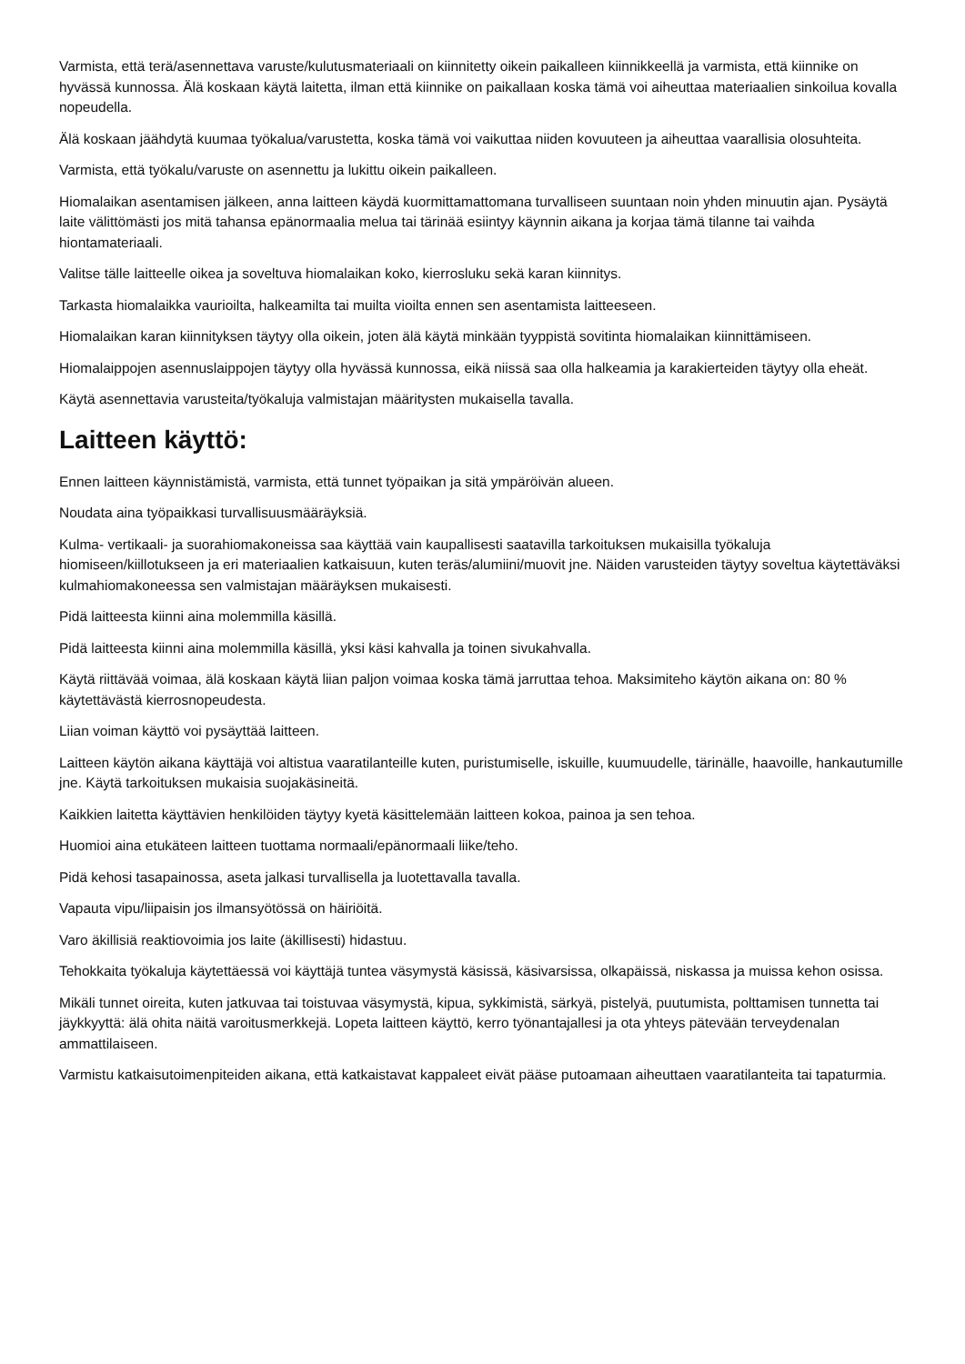Varmista, että terä/asennettava varuste/kulutusmateriaali on kiinnitetty oikein paikalleen kiinnikkeellä ja varmista, että kiinnike on hyvässä kunnossa. Älä koskaan käytä laitetta, ilman että kiinnike on paikallaan koska tämä voi aiheuttaa materiaalien sinkoilua kovalla nopeudella.
Älä koskaan jäähdytä kuumaa työkalua/varustetta, koska tämä voi vaikuttaa niiden kovuuteen ja aiheuttaa vaarallisia olosuhteita.
Varmista, että työkalu/varuste on asennettu ja lukittu oikein paikalleen.
Hiomalaikan asentamisen jälkeen, anna laitteen käydä kuormittamattomana turvalliseen suuntaan noin yhden minuutin ajan. Pysäytä laite välittömästi jos mitä tahansa epänormaalia melua tai tärinää esiintyy käynnin aikana ja korjaa tämä tilanne tai vaihda hiontamateriaali.
Valitse tälle laitteelle oikea ja soveltuva hiomalaikan koko, kierrosluku sekä karan kiinnitys.
Tarkasta hiomalaikka vaurioilta, halkeamilta tai muilta vioilta ennen sen asentamista laitteeseen.
Hiomalaikan karan kiinnityksen täytyy olla oikein, joten älä käytä minkään tyyppistä sovitinta hiomalaikan kiinnittämiseen.
Hiomalaippojen asennuslaippojen täytyy olla hyvässä kunnossa, eikä niissä saa olla halkeamia ja karakierteiden täytyy olla eheät.
Käytä asennettavia varusteita/työkaluja valmistajan määritysten mukaisella tavalla.
Laitteen käyttö:
Ennen laitteen käynnistämistä, varmista, että tunnet työpaikan ja sitä ympäröivän alueen.
Noudata aina työpaikkasi turvallisuusmääräyksiä.
Kulma- vertikaali- ja suorahiomakoneissa saa käyttää vain kaupallisesti saatavilla tarkoituksen mukaisilla työkaluja hiomiseen/kiillotukseen ja eri materiaalien katkaisuun, kuten teräs/alumiini/muovit jne. Näiden varusteiden täytyy soveltua käytettäväksi kulmahiomakoneessa sen valmistajan määräyksen mukaisesti.
Pidä laitteesta kiinni aina molemmilla käsillä.
Pidä laitteesta kiinni aina molemmilla käsillä, yksi käsi kahvalla ja toinen sivukahvalla.
Käytä riittävää voimaa, älä koskaan käytä liian paljon voimaa koska tämä jarruttaa tehoa. Maksimiteho käytön aikana on: 80 % käytettävästä kierrosnopeudesta.
Liian voiman käyttö voi pysäyttää laitteen.
Laitteen käytön aikana käyttäjä voi altistua vaaratilanteille kuten, puristumiselle, iskuille, kuumuudelle, tärinälle, haavoille, hankautumille jne. Käytä tarkoituksen mukaisia suojakäsineitä.
Kaikkien laitetta käyttävien henkilöiden täytyy kyetä käsittelemään laitteen kokoa, painoa ja sen tehoa.
Huomioi aina etukäteen laitteen tuottama normaali/epänormaali liike/teho.
Pidä kehosi tasapainossa, aseta jalkasi turvallisella ja luotettavalla tavalla.
Vapauta vipu/liipaisin jos ilmansyötössä on häiriöitä.
Varo äkillisiä reaktiovoimia jos laite (äkillisesti) hidastuu.
Tehokkaita työkaluja käytettäessä voi käyttäjä tuntea väsymystä käsissä, käsivarsissa, olkapäissä, niskassa ja muissa kehon osissa.
Mikäli tunnet oireita, kuten jatkuvaa tai toistuvaa väsymystä, kipua, sykkimistä, särkyä, pistelyä, puutumista, polttamisen tunnetta tai jäykkyyttä: älä ohita näitä varoitusmerkkejä. Lopeta laitteen käyttö, kerro työnantajallesi ja ota yhteys pätevään terveydenalan ammattilaiseen.
Varmistu katkaisutoimenpiteiden aikana, että katkaistavat kappaleet eivät pääse putoamaan aiheuttaen vaaratilanteita tai tapaturmia.